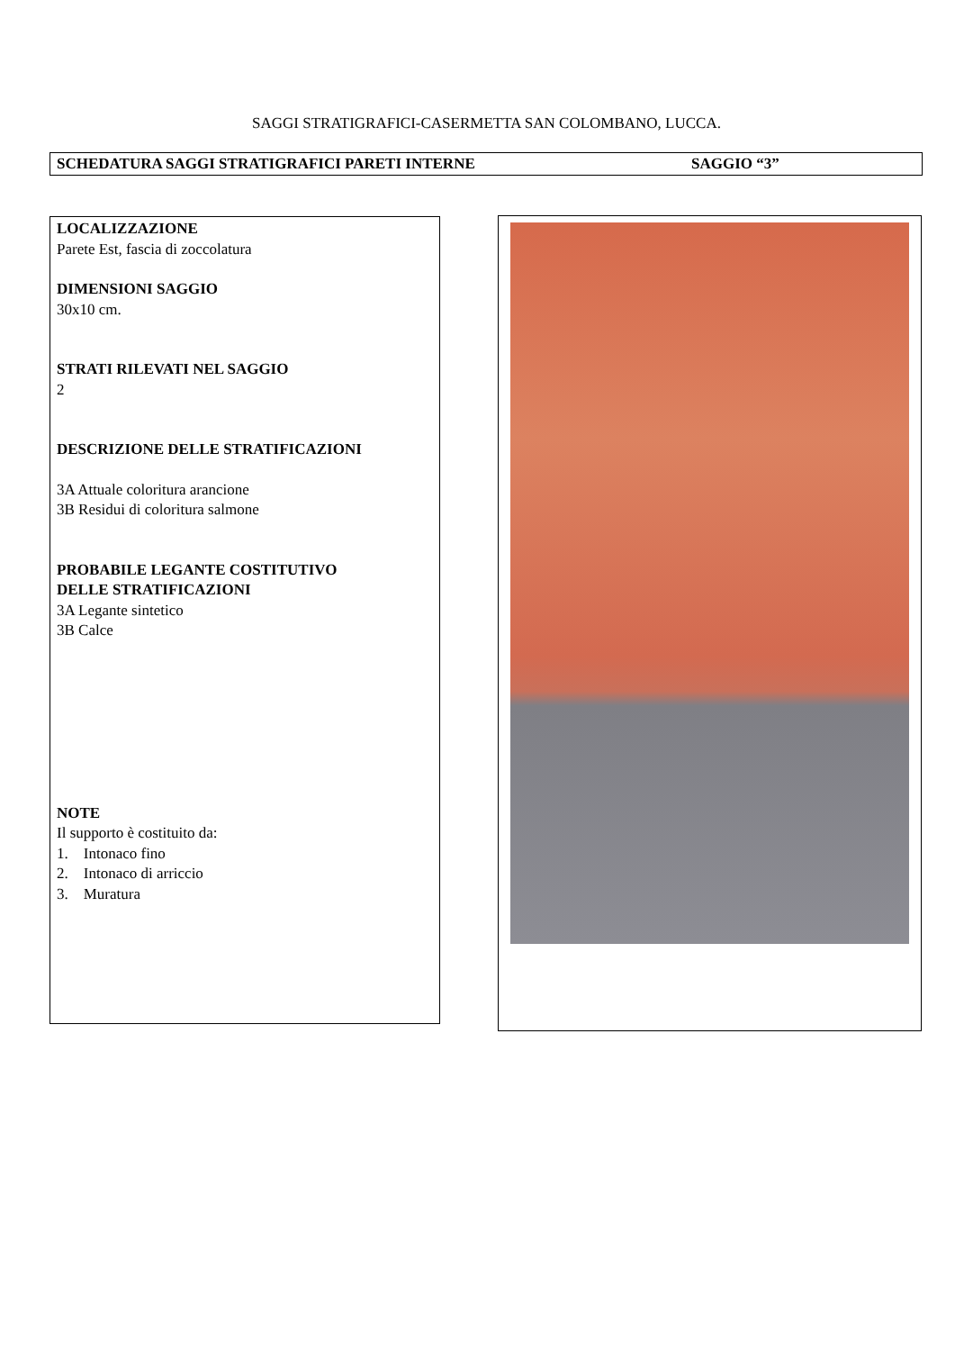SAGGI STRATIGRAFICI-CASERMETTA SAN COLOMBANO, LUCCA.
SCHEDATURA SAGGI STRATIGRAFICI PARETI INTERNE SAGGIO “3”
LOCALIZZAZIONE
Parete Est, fascia di zoccolatura
DIMENSIONI SAGGIO
30x10 cm.
STRATI RILEVATI NEL SAGGIO
2
DESCRIZIONE DELLE STRATIFICAZIONI
3A Attuale coloritura arancione
3B Residui di coloritura salmone
PROBABILE LEGANTE COSTITUTIVO
DELLE STRATIFICAZIONI
3A Legante sintetico
3B Calce
NOTE
Il supporto è costituito da:
1. Intonaco fino
2. Intonaco di arriccio
3. Muratura